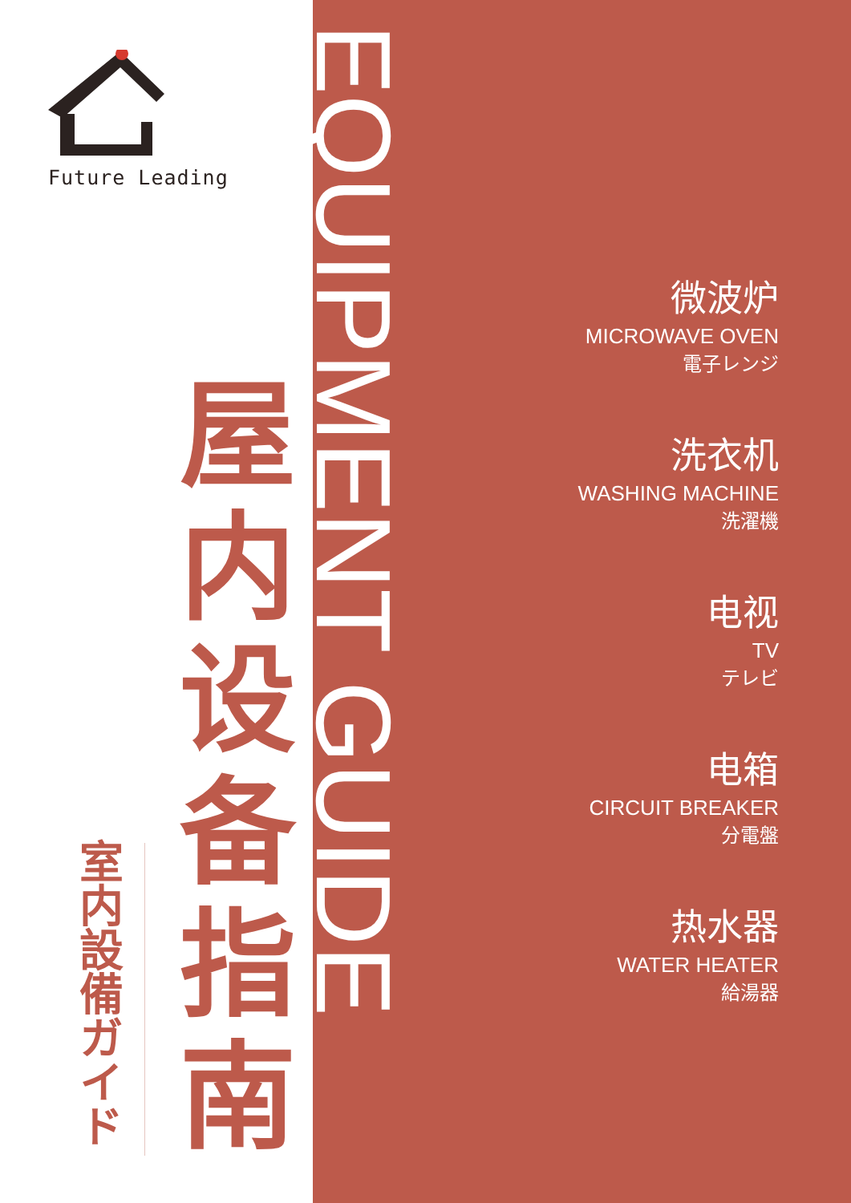Future Leading
室内設備ガイド
屋内设备指南
EQUIPMENT GUIDE
微波炉
MICROWAVE OVEN
電子レンジ
洗衣机
WASHING MACHINE
洗濯機
电视
TV
テレビ
电箱
CIRCUIT BREAKER
分電盤
热水器
WATER HEATER
給湯器